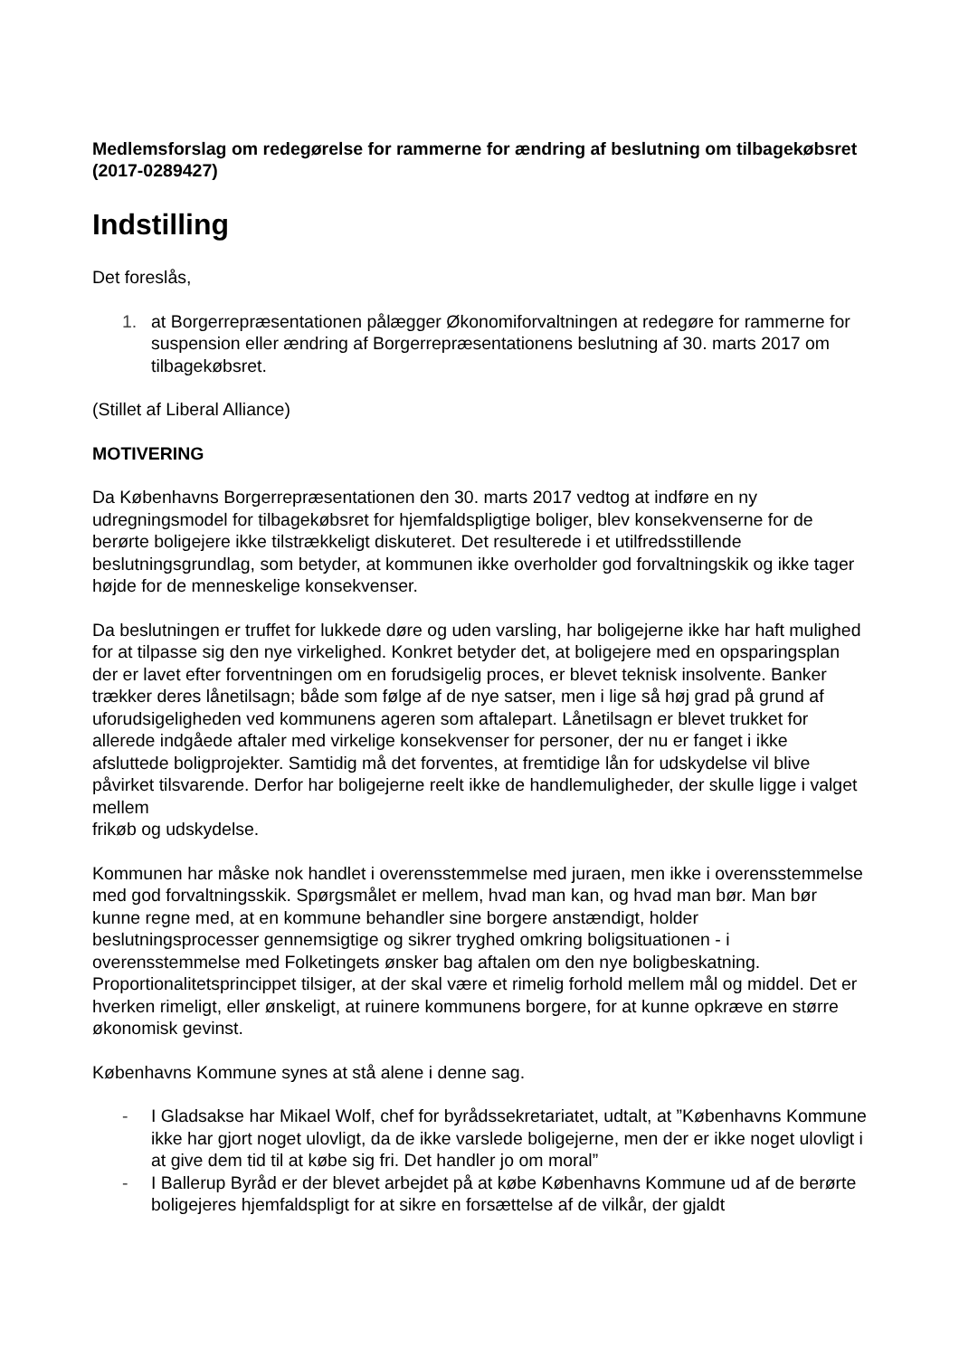Medlemsforslag om redegørelse for rammerne for ændring af beslutning om tilbagekøbsret (2017-0289427)
Indstilling
Det foreslås,
1. at Borgerrepræsentationen pålægger Økonomiforvaltningen at redegøre for rammerne for suspension eller ændring af Borgerrepræsentationens beslutning af 30. marts 2017 om tilbagekøbsret.
(Stillet af Liberal Alliance)
MOTIVERING
Da Københavns Borgerrepræsentationen den 30. marts 2017 vedtog at indføre en ny udregningsmodel for tilbagekøbsret for hjemfaldspligtige boliger, blev konsekvenserne for de berørte boligejere ikke tilstrækkeligt diskuteret. Det resulterede i et utilfredsstillende beslutningsgrundlag, som betyder, at kommunen ikke overholder god forvaltningskik og ikke tager højde for de menneskelige konsekvenser.
Da beslutningen er truffet for lukkede døre og uden varsling, har boligejerne ikke har haft mulighed for at tilpasse sig den nye virkelighed. Konkret betyder det, at boligejere med en opsparingsplan der er lavet efter forventningen om en forudsigelig proces, er blevet teknisk insolvente. Banker trækker deres lånetilsagn; både som følge af de nye satser, men i lige så høj grad på grund af uforudsigeligheden ved kommunens ageren som aftalepart. Lånetilsagn er blevet trukket for allerede indgåede aftaler med virkelige konsekvenser for personer, der nu er fanget i ikke afsluttede boligprojekter. Samtidig må det forventes, at fremtidige lån for udskydelse vil blive påvirket tilsvarende. Derfor har boligejerne reelt ikke de handlemuligheder, der skulle ligge i valget mellem
frikøb og udskydelse.
Kommunen har måske nok handlet i overensstemmelse med juraen, men ikke i overensstemmelse med god forvaltningsskik. Spørgsmålet er mellem, hvad man kan, og hvad man bør. Man bør kunne regne med, at en kommune behandler sine borgere anstændigt, holder beslutningsprocesser gennemsigtige og sikrer tryghed omkring boligsituationen - i overensstemmelse med Folketingets ønsker bag aftalen om den nye boligbeskatning. Proportionalitetsprincippet tilsiger, at der skal være et rimelig forhold mellem mål og middel. Det er hverken rimeligt, eller ønskeligt, at ruinere kommunens borgere, for at kunne opkræve en større økonomisk gevinst.
Københavns Kommune synes at stå alene i denne sag.
- I Gladsakse har Mikael Wolf, chef for byrådssekretariatet, udtalt, at ”Københavns Kommune ikke har gjort noget ulovligt, da de ikke varslede boligejerne, men der er ikke noget ulovligt i at give dem tid til at købe sig fri. Det handler jo om moral”
- I Ballerup Byråd er der blevet arbejdet på at købe Københavns Kommune ud af de berørte boligejeres hjemfaldspligt for at sikre en forsættelse af de vilkår, der gjaldt